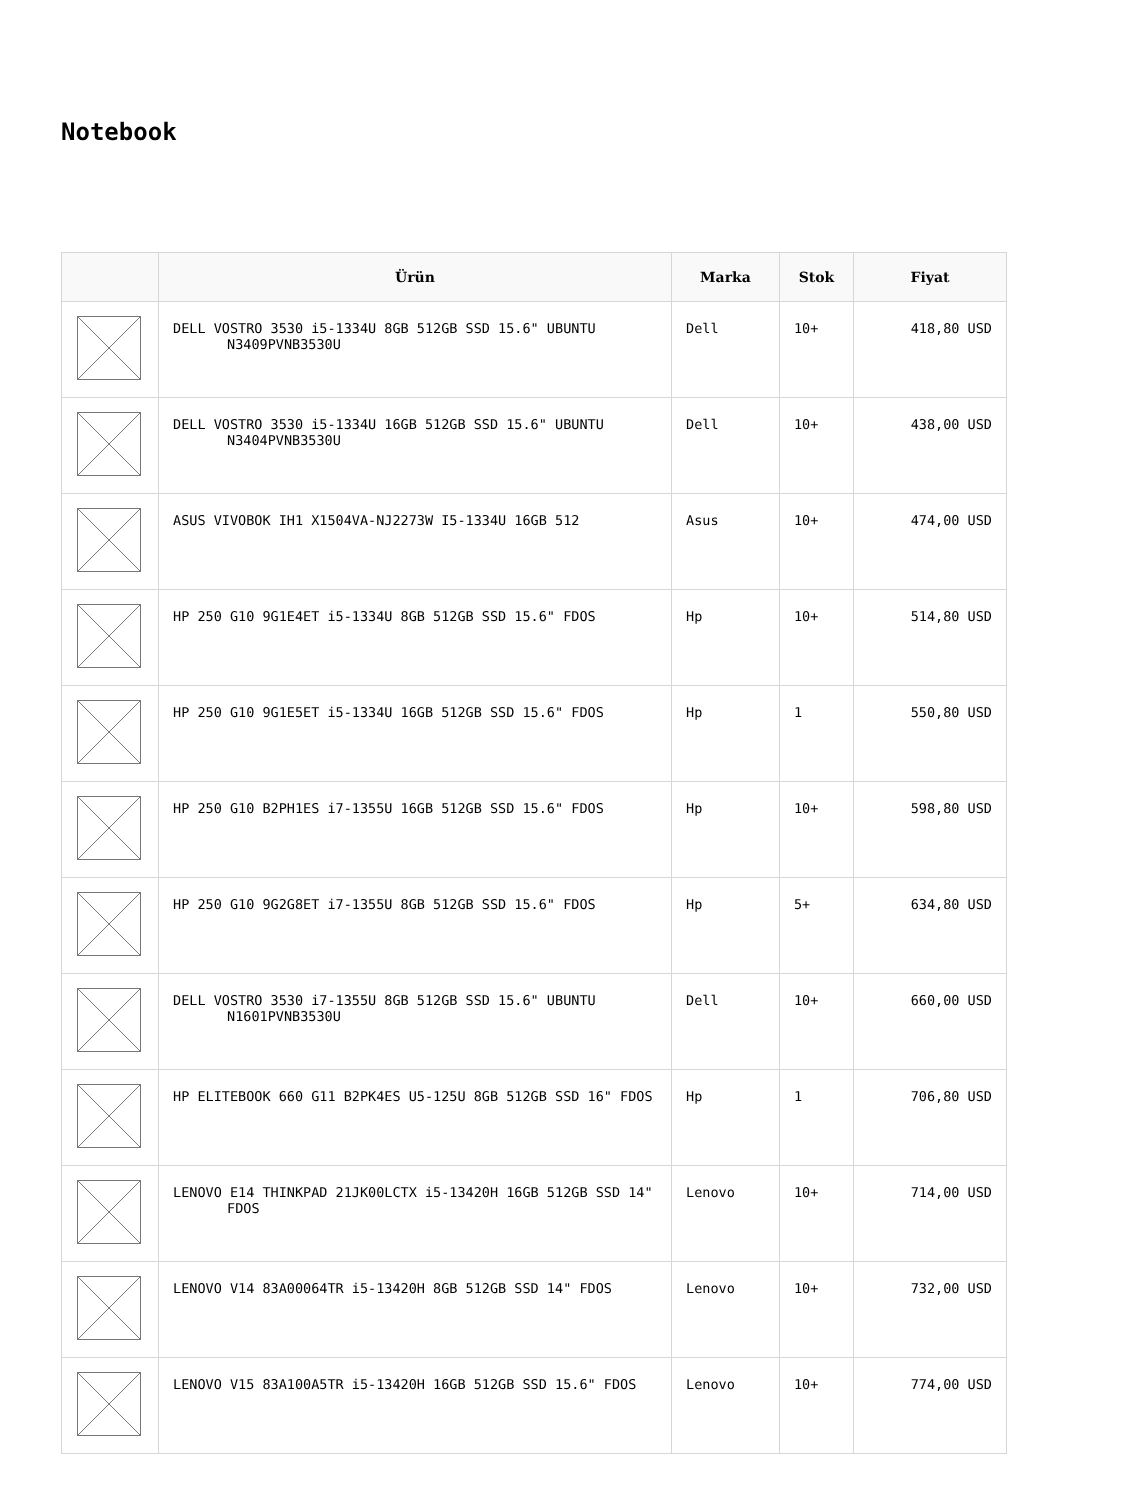Notebook
| | Ürün | Marka | Stok | Fiyat |
| --- | --- | --- | --- | --- |
| | DELL VOSTRO 3530 i5-1334U 8GB 512GB SSD 15.6" UBUNTU N3409PVNB3530U | Dell | 10+ | 418,80 USD |
| | DELL VOSTRO 3530 i5-1334U 16GB 512GB SSD 15.6" UBUNTU N3404PVNB3530U | Dell | 10+ | 438,00 USD |
| | ASUS VIVOBOK IH1 X1504VA-NJ2273W I5-1334U 16GB 512 | Asus | 10+ | 474,00 USD |
| | HP 250 G10 9G1E4ET i5-1334U 8GB 512GB SSD 15.6" FDOS | Hp | 10+ | 514,80 USD |
| | HP 250 G10 9G1E5ET i5-1334U 16GB 512GB SSD 15.6" FDOS | Hp | 1 | 550,80 USD |
| | HP 250 G10 B2PH1ES i7-1355U 16GB 512GB SSD 15.6" FDOS | Hp | 10+ | 598,80 USD |
| | HP 250 G10 9G2G8ET i7-1355U 8GB 512GB SSD 15.6" FDOS | Hp | 5+ | 634,80 USD |
| | DELL VOSTRO 3530 i7-1355U 8GB 512GB SSD 15.6" UBUNTU N1601PVNB3530U | Dell | 10+ | 660,00 USD |
| | HP ELITEBOOK 660 G11 B2PK4ES U5-125U 8GB 512GB SSD 16" FDOS | Hp | 1 | 706,80 USD |
| | LENOVO E14 THINKPAD 21JK00LCTX i5-13420H 16GB 512GB SSD 14" FDOS | Lenovo | 10+ | 714,00 USD |
| | LENOVO V14 83A00064TR i5-13420H 8GB 512GB SSD 14" FDOS | Lenovo | 10+ | 732,00 USD |
| | LENOVO V15 83A100A5TR i5-13420H 16GB 512GB SSD 15.6" FDOS | Lenovo | 10+ | 774,00 USD |